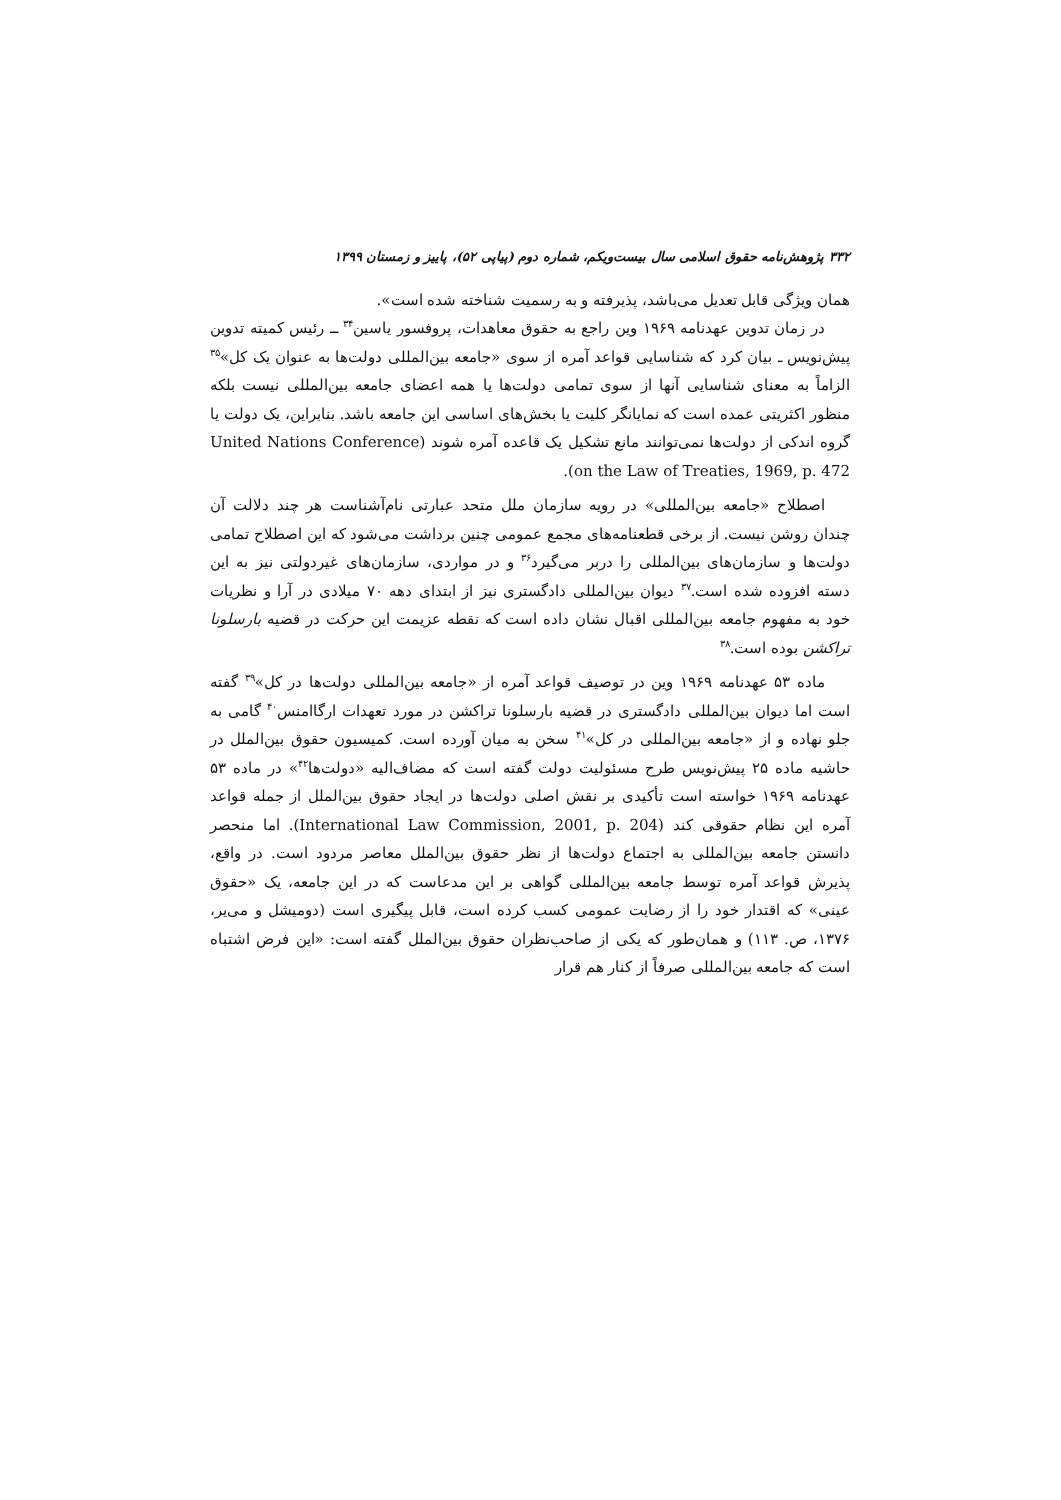۳۳۲ پژوهش‌نامه حقوق اسلامی سال بیست‌ویکم، شماره دوم (پیاپی ۵۲)، پاییز و زمستان ۱۳۹۹
همان ویژگی قابل تعدیل می‌باشد، پذیرفته و به رسمیت شناخته شده است».
در زمان تدوین عهدنامه ۱۹۶۹ وین راجع به حقوق معاهدات، پروفسور یاسین<sup>۳۴</sup> ــ رئیس کمیته تدوین پیش‌نویس ـ بیان کرد که شناسایی قواعد آمره از سوی «جامعه بین‌المللی دولت‌ها به عنوان یک کل»<sup>۳۵</sup> الزاماً به معنای شناسایی آنها از سوی تمامی دولت‌ها یا همه اعضای جامعه بین‌المللی نیست بلکه منظور اکثریتی عمده است که نمایانگر کلیت یا بخش‌های اساسی این جامعه باشد. بنابراین، یک دولت یا گروه اندکی از دولت‌ها نمی‌توانند مانع تشکیل یک قاعده آمره شوند (United Nations Conference on the Law of Treaties, 1969, p. 472).
اصطلاح «جامعه بین‌المللی» در رویه سازمان ملل متحد عبارتی نام‌آشناست هر چند دلالت آن چندان روشن نیست. از برخی قطعنامه‌های مجمع عمومی چنین برداشت می‌شود که این اصطلاح تمامی دولت‌ها و سازمان‌های بین‌المللی را دربر می‌گیرد<sup>۳۶</sup> و در مواردی، سازمان‌های غیردولتی نیز به این دسته افزوده شده است.<sup>۳۷</sup> دیوان بین‌المللی دادگستری نیز از ابتدای دهه ۷۰ میلادی در آرا و نظریات خود به مفهوم جامعه بین‌المللی اقبال نشان داده است که نقطه عزیمت این حرکت در قضیه بارسلونا تراکشن بوده است.<sup>۳۸</sup>
ماده ۵۳ عهدنامه ۱۹۶۹ وین در توصیف قواعد آمره از «جامعه بین‌المللی دولت‌ها در کل»<sup>۳۹</sup> گفته است اما دیوان بین‌المللی دادگستری در قضیه بارسلونا تراکشن در مورد تعهدات ارگاامنس<sup>۴۰</sup> گامی به جلو نهاده و از «جامعه بین‌المللی در کل»<sup>۴۱</sup> سخن به میان آورده است. کمیسیون حقوق بین‌الملل در حاشیه ماده ۲۵ پیش‌نویس طرح مسئولیت دولت گفته است که مضاف‌الیه «دولت‌ها<sup>۴۲</sup>» در ماده ۵۳ عهدنامه ۱۹۶۹ خواسته است تأکیدی بر نقش اصلی دولت‌ها در ایجاد حقوق بین‌الملل از جمله قواعد آمره این نظام حقوقی کند (International Law Commission, 2001, p. 204). اما منحصر دانستن جامعه بین‌المللی به اجتماع دولت‌ها از نظر حقوق بین‌الملل معاصر مردود است. در واقع، پذیرش قواعد آمره توسط جامعه بین‌المللی گواهی بر این مدعاست که در این جامعه، یک «حقوق عینی» که اقتدار خود را از رضایت عمومی کسب کرده است، قابل پیگیری است (دومیشل و می‌یر، ۱۳۷۶، ص. ۱۱۳) و همان‌طور که یکی از صاحب‌نظران حقوق بین‌الملل گفته است: «این فرض اشتباه است که جامعه بین‌المللی صرفاً از کنار هم قرار